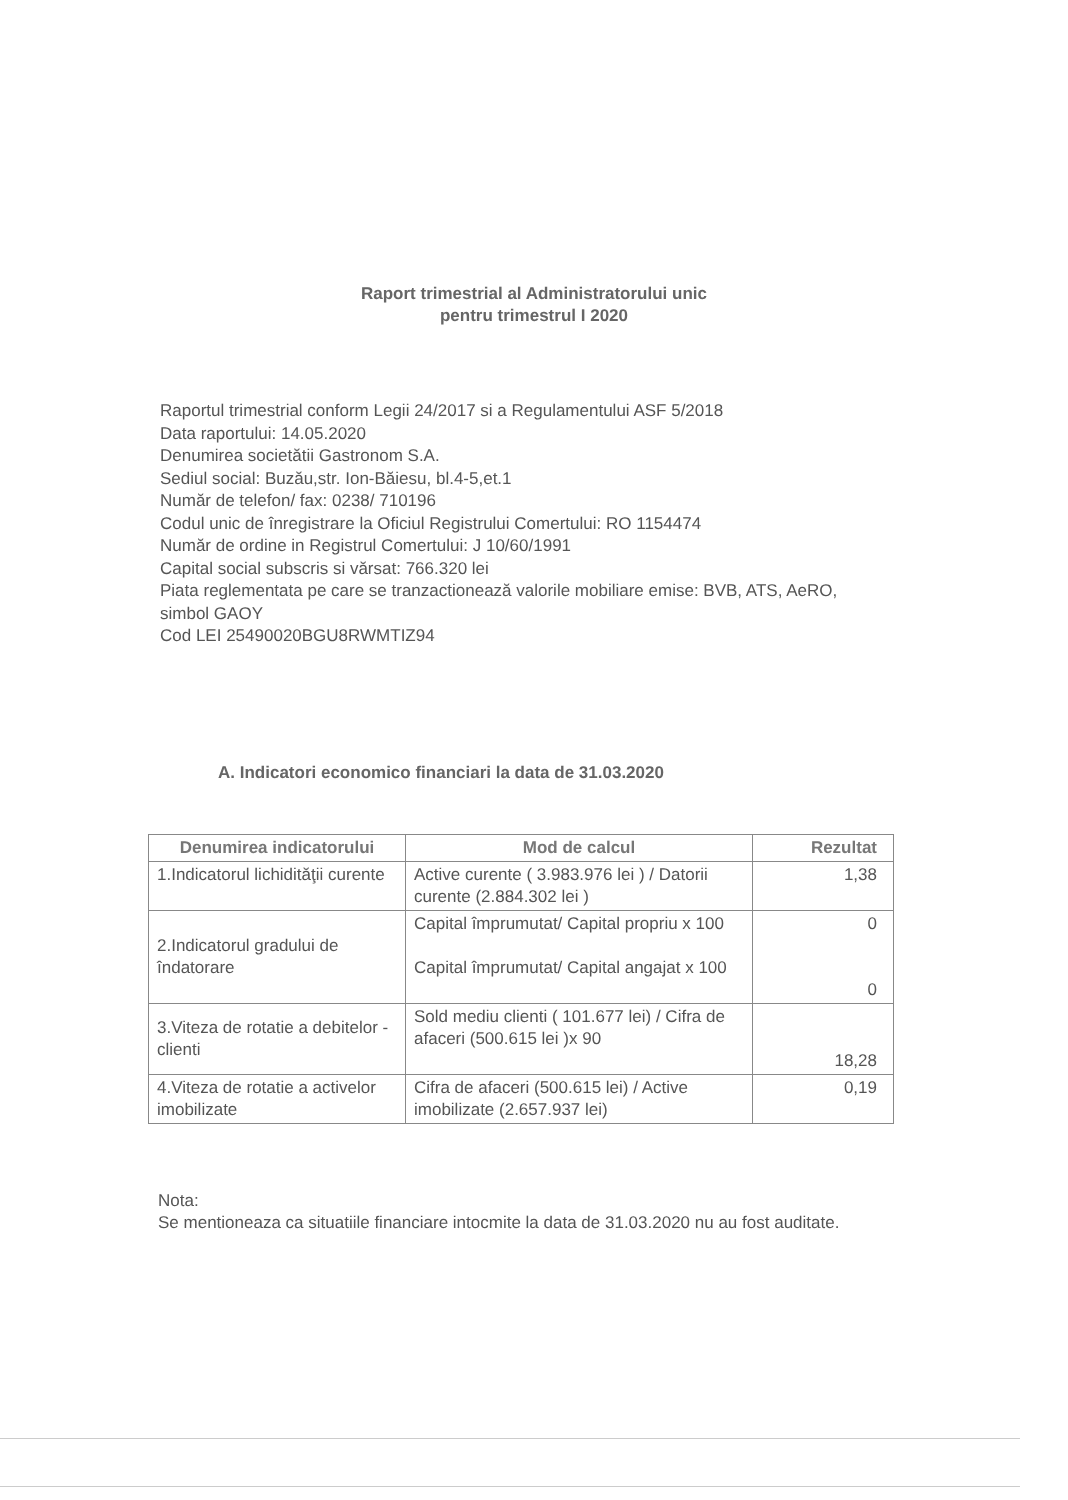Raport trimestrial al Administratorului unic
pentru trimestrul I 2020
Raportul trimestrial conform Legii 24/2017 si a Regulamentului ASF 5/2018
Data raportului: 14.05.2020
Denumirea societătii Gastronom S.A.
Sediul social: Buzău,str. Ion-Băiesu, bl.4-5,et.1
Număr de telefon/ fax: 0238/ 710196
Codul unic de înregistrare la Oficiul Registrului Comertului: RO 1154474
Număr de ordine in Registrul Comertului: J 10/60/1991
Capital social subscris si vărsat: 766.320 lei
Piata reglementata pe care se tranzactionează valorile mobiliare emise: BVB, ATS, AeRO, simbol GAOY
Cod LEI 25490020BGU8RWMTIZ94
A. Indicatori economico financiari la data de 31.03.2020
| Denumirea indicatorului | Mod de calcul | Rezultat |
| --- | --- | --- |
| 1.Indicatorul lichidităţii curente | Active curente ( 3.983.976 lei ) / Datorii curente (2.884.302 lei ) | 1,38 |
| 2.Indicatorul gradului de îndatorare | Capital împrumutat/ Capital propriu x 100 Capital împrumutat/ Capital angajat x 100 | 0 0 |
| 3.Viteza de rotatie a debitelor - clienti | Sold mediu clienti ( 101.677 lei) / Cifra de afaceri (500.615 lei )x 90 | 18,28 |
| 4.Viteza de rotatie a activelor imobilizate | Cifra de afaceri (500.615 lei) / Active imobilizate (2.657.937 lei) | 0,19 |
Nota:
Se mentioneaza ca situatiile financiare intocmite la data de 31.03.2020 nu au fost auditate.